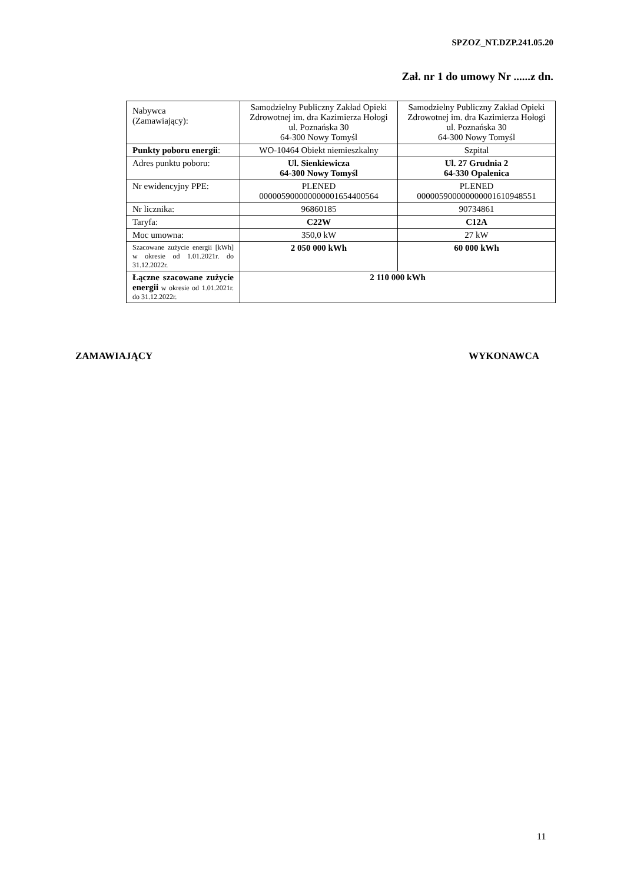SPZOZ_NT.DZP.241.05.20
Zał. nr 1 do umowy Nr ......z dn.
| Nabywca (Zamawiający): | Samodzielny Publiczny Zakład Opieki Zdrowotnej im. dra Kazimierza Hołogi ul. Poznańska 30 64-300 Nowy Tomyśl | Samodzielny Publiczny Zakład Opieki Zdrowotnej im. dra Kazimierza Hołogi ul. Poznańska 30 64-300 Nowy Tomyśl |
| Punkty poboru energii : | WO-10464 Obiekt niemieszkalny | Szpital |
| Adres punktu poboru: | Ul. Sienkiewicza 64-300 Nowy Tomyśl | Ul. 27 Grudnia 2 64-330 Opalenica |
| Nr ewidencyjny PPE: | PLENED 000005900000000001654400564 | PLENED 000005900000000001610948551 |
| Nr licznika: | 96860185 | 90734861 |
| Taryfa: | C22W | C12A |
| Moc umowna: | 350,0 kW | 27 kW |
| Szacowane zużycie energii [kWh] w okresie od 1.01.2021r. do 31.12.2022r. | 2 050 000 kWh | 60 000 kWh |
| Łączne szacowane zużycie energii w okresie od 1.01.2021r. do 31.12.2022r. | 2 110 000 kWh | |
ZAMAWIAJĄCY WYKONAWCA
11